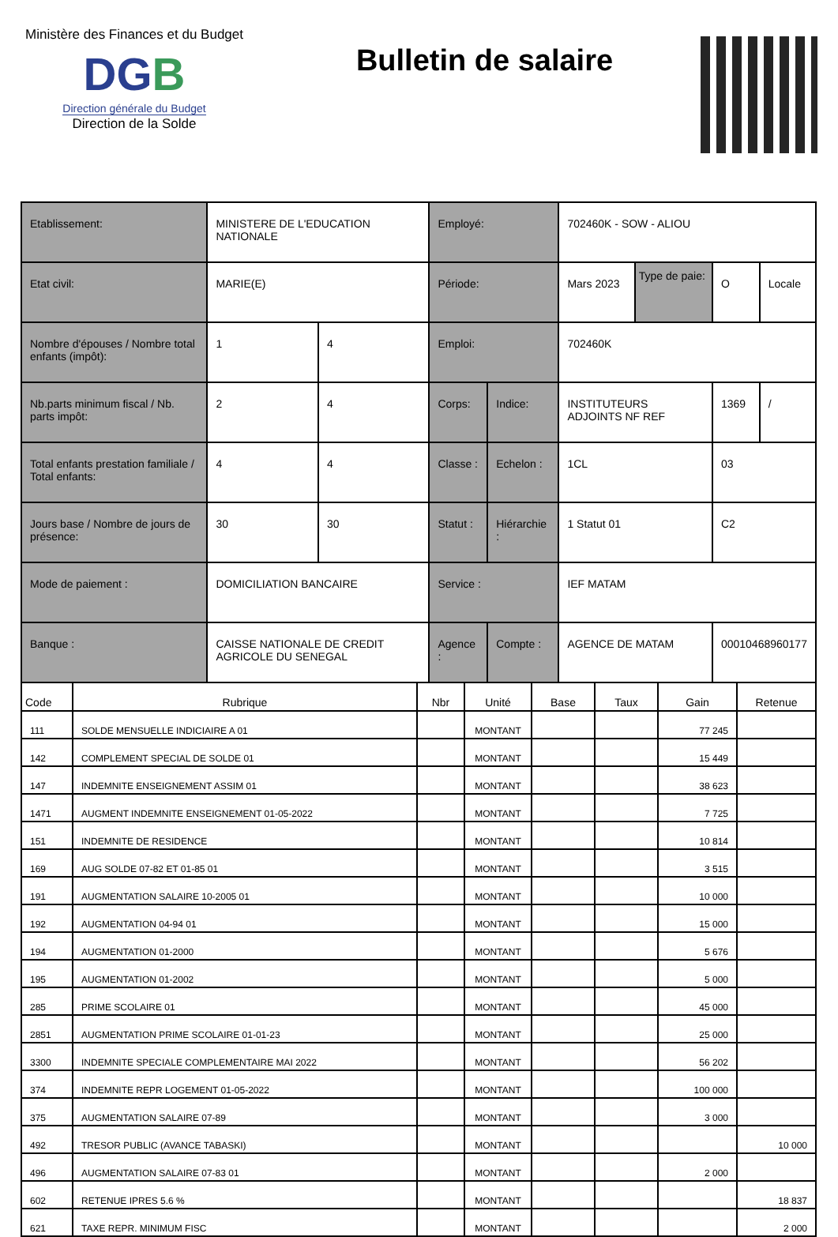Ministère des Finances et du Budget
DGB
Direction générale du Budget
Direction de la Solde
Bulletin de salaire
| Etablissement: | MINISTERE DE L'EDUCATION NATIONALE | | Employé: | | 702460K - SOW - ALIOU | | | |
| Etat civil: | MARIE(E) | | Période: | | Mars 2023 | Type de paie: | O | Locale |
| Nombre d'épouses / Nombre total enfants (impôt): | 1 | 4 | Emploi: | | 702460K | | | |
| Nb.parts minimum fiscal / Nb. parts impôt: | 2 | 4 | Corps: | Indice: | INSTITUTEURS ADJOINTS NF REF | | 1369 | / |
| Total enfants prestation familiale / Total enfants: | 4 | 4 | Classe : | Echelon : | 1CL | | 03 | |
| Jours base / Nombre de jours de présence: | 30 | 30 | Statut : | Hiérarchie : | 1 Statut 01 | | C2 | |
| Mode de paiement : | DOMICILIATION BANCAIRE | | Service : | | IEF MATAM | | | |
| Banque : | CAISSE NATIONALE DE CREDIT AGRICOLE DU SENEGAL | | Agence : | Compte : | AGENCE DE MATAM | | 00010468960177 | |
| Code | Rubrique | Nbr | Unité | Base | Taux | Gain | Retenue |
| --- | --- | --- | --- | --- | --- | --- | --- |
| 111 | SOLDE MENSUELLE INDICIAIRE A 01 | | MONTANT | | | 77 245 | |
| 142 | COMPLEMENT SPECIAL DE SOLDE 01 | | MONTANT | | | 15 449 | |
| 147 | INDEMNITE ENSEIGNEMENT ASSIM 01 | | MONTANT | | | 38 623 | |
| 1471 | AUGMENT INDEMNITE ENSEIGNEMENT 01-05-2022 | | MONTANT | | | 7 725 | |
| 151 | INDEMNITE DE RESIDENCE | | MONTANT | | | 10 814 | |
| 169 | AUG SOLDE 07-82 ET 01-85 01 | | MONTANT | | | 3 515 | |
| 191 | AUGMENTATION SALAIRE 10-2005 01 | | MONTANT | | | 10 000 | |
| 192 | AUGMENTATION 04-94 01 | | MONTANT | | | 15 000 | |
| 194 | AUGMENTATION 01-2000 | | MONTANT | | | 5 676 | |
| 195 | AUGMENTATION 01-2002 | | MONTANT | | | 5 000 | |
| 285 | PRIME SCOLAIRE 01 | | MONTANT | | | 45 000 | |
| 2851 | AUGMENTATION PRIME SCOLAIRE 01-01-23 | | MONTANT | | | 25 000 | |
| 3300 | INDEMNITE SPECIALE COMPLEMENTAIRE MAI 2022 | | MONTANT | | | 56 202 | |
| 374 | INDEMNITE REPR LOGEMENT 01-05-2022 | | MONTANT | | | 100 000 | |
| 375 | AUGMENTATION SALAIRE 07-89 | | MONTANT | | | 3 000 | |
| 492 | TRESOR PUBLIC (AVANCE TABASKI) | | MONTANT | | | | 10 000 |
| 496 | AUGMENTATION SALAIRE 07-83 01 | | MONTANT | | | 2 000 | |
| 602 | RETENUE IPRES 5.6 % | | MONTANT | | | | 18 837 |
| 621 | TAXE REPR. MINIMUM FISC | | MONTANT | | | | 2 000 |